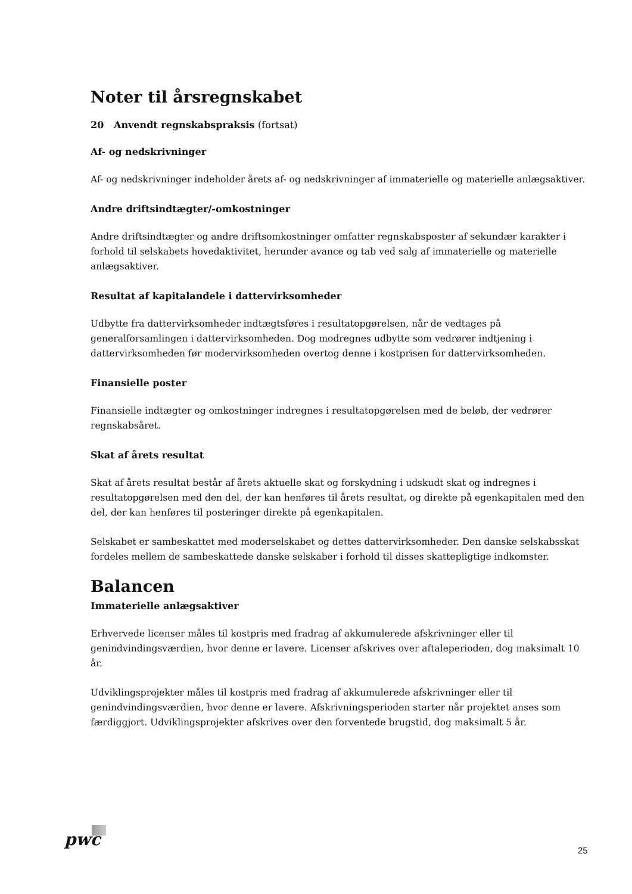Noter til årsregnskabet
20 Anvendt regnskabspraksis (fortsat)
Af- og nedskrivninger
Af- og nedskrivninger indeholder årets af- og nedskrivninger af immaterielle og materielle anlægsaktiver.
Andre driftsindtægter/-omkostninger
Andre driftsindtægter og andre driftsomkostninger omfatter regnskabsposter af sekundær karakter i forhold til selskabets hovedaktivitet, herunder avance og tab ved salg af immaterielle og materielle anlægsaktiver.
Resultat af kapitalandele i dattervirksomheder
Udbytte fra dattervirksomheder indtægtsføres i resultatopgørelsen, når de vedtages på generalforsamlingen i dattervirksomheden. Dog modregnes udbytte som vedrører indtjening i dattervirksomheden før modervirksomheden overtog denne i kostprisen for dattervirksomheden.
Finansielle poster
Finansielle indtægter og omkostninger indregnes i resultatopgørelsen med de beløb, der vedrører regnskabsåret.
Skat af årets resultat
Skat af årets resultat består af årets aktuelle skat og forskydning i udskudt skat og indregnes i resultatopgørelsen med den del, der kan henføres til årets resultat, og direkte på egenkapitalen med den del, der kan henføres til posteringer direkte på egenkapitalen.
Selskabet er sambeskattet med moderselskabet og dettes dattervirksomheder. Den danske selskabsskat fordeles mellem de sambeskattede danske selskaber i forhold til disses skattepligtige indkomster.
Balancen
Immaterielle anlægsaktiver
Erhvervede licenser måles til kostpris med fradrag af akkumulerede afskrivninger eller til genindvindingsværdien, hvor denne er lavere. Licenser afskrives over aftaleperioden, dog maksimalt 10 år.
Udviklingsprojekter måles til kostpris med fradrag af akkumulerede afskrivninger eller til genindvindingsværdien, hvor denne er lavere. Afskrivningsperioden starter når projektet anses som færdiggjort. Udviklingsprojekter afskrives over den forventede brugstid, dog maksimalt 5 år.
pwc
25